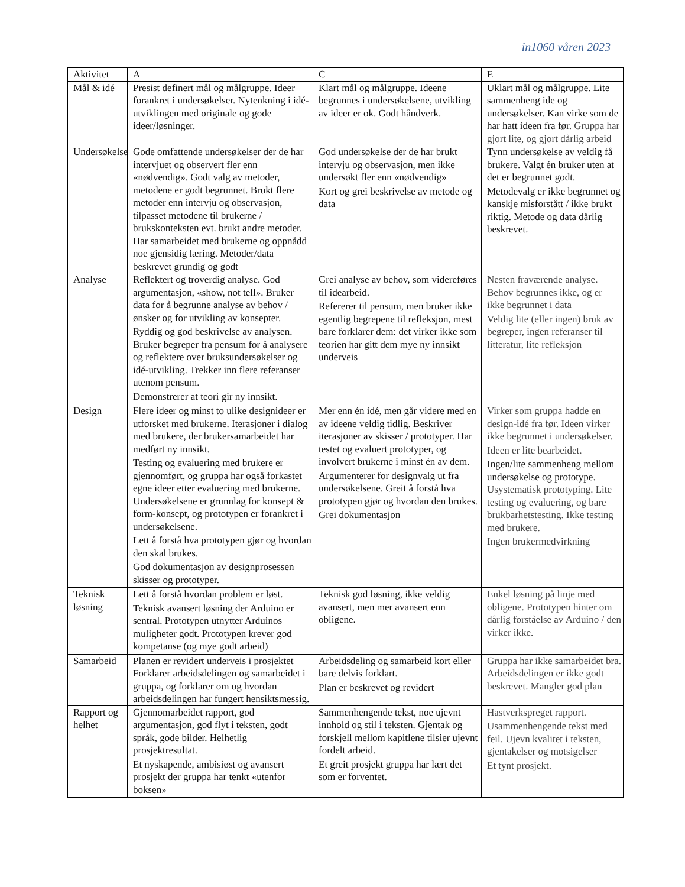in1060 våren 2023
| Aktivitet | A | C | E |
| --- | --- | --- | --- |
| Mål & idé | Presist definert mål og målgruppe. Ideer forankret i undersøkelser. Nytenkning i idé-utviklingen med originale og gode ideer/løsninger. | Klart mål og målgruppe. Ideene begrunnes i undersøkelsene, utvikling av ideer er ok. Godt håndverk. | Uklart mål og målgruppe. Lite sammenheng ide og undersøkelser. Kan virke som de har hatt ideen fra før. Gruppa har gjort lite, og gjort dårlig arbeid |
| Undersøkelser | Gode omfattende undersøkelser der de har intervjuet og observert fler enn «nødvendig». Godt valg av metoder, metodene er godt begrunnet. Brukt flere metoder enn intervju og observasjon, tilpasset metodene til brukerne / brukskonteksten evt. brukt andre metoder. Har samarbeidet med brukerne og oppnådd noe gjensidig læring. Metoder/data beskrevet grundig og godt | God undersøkelse der de har brukt intervju og observasjon, men ikke undersøkt fler enn «nødvendig» Kort og grei beskrivelse av metode og data | Tynn undersøkelse av veldig få brukere. Valgt én bruker uten at det er begrunnet godt. Metodevalg er ikke begrunnet og kanskje misforstått / ikke brukt riktig. Metode og data dårlig beskrevet. |
| Analyse | Reflektert og troverdig analyse. God argumentasjon, «show, not tell». Bruker data for å begrunne analyse av behov / ønsker og for utvikling av konsepter. Ryddig og god beskrivelse av analysen. Bruker begreper fra pensum for å analysere og reflektere over bruksundersøkelser og idé-utvikling. Trekker inn flere referanser utenom pensum. Demonstrerer at teori gir ny innsikt. | Grei analyse av behov, som videreføres til idearbeid. Refererer til pensum, men bruker ikke egentlig begrepene til refleksjon, mest bare forklarer dem: det virker ikke som teorien har gitt dem mye ny innsikt underveis | Nesten fraværende analyse. Behov begrunnes ikke, og er ikke begrunnet i data Veldig lite (eller ingen) bruk av begreper, ingen referanser til litteratur, lite refleksjon |
| Design | Flere ideer og minst to ulike designideer er utforsket med brukerne. Iterasjoner i dialog med brukere, der brukersamarbeidet har medført ny innsikt. Testing og evaluering med brukere er gjennomført, og gruppa har også forkastet egne ideer etter evaluering med brukerne. Undersøkelsene er grunnlag for konsept & form-konsept, og prototypen er forankret i undersøkelsene. Lett å forstå hva prototypen gjør og hvordan den skal brukes. God dokumentasjon av designprosessen skisser og prototyper. | Mer enn én idé, men går videre med en av ideene veldig tidlig. Beskriver iterasjoner av skisser / prototyper. Har testet og evaluert prototyper, og involvert brukerne i minst én av dem. Argumenterer for designvalg ut fra undersøkelsene. Greit å forstå hva prototypen gjør og hvordan den brukes. Grei dokumentasjon | Virker som gruppa hadde en design-idé fra før. Ideen virker ikke begrunnet i undersøkelser. Ideen er lite bearbeidet. Ingen/lite sammenheng mellom undersøkelse og prototype. Usystematisk prototyping. Lite testing og evaluering, og bare brukbarhetstesting. Ikke testing med brukere. Ingen brukermedvirkning |
| Teknisk løsning | Lett å forstå hvordan problem er løst. Teknisk avansert løsning der Arduino er sentral. Prototypen utnytter Arduinos muligheter godt. Prototypen krever god kompetanse (og mye godt arbeid) | Teknisk god løsning, ikke veldig avansert, men mer avansert enn obligene. | Enkel løsning på linje med obligene. Prototypen hinter om dårlig forståelse av Arduino / den virker ikke. |
| Samarbeid | Planen er revidert underveis i prosjektet Forklarer arbeidsdelingen og samarbeidet i gruppa, og forklarer om og hvordan arbeidsdelingen har fungert hensiktsmessig. | Arbeidsdeling og samarbeid kort eller bare delvis forklart. Plan er beskrevet og revidert | Gruppa har ikke samarbeidet bra. Arbeidsdelingen er ikke godt beskrevet. Mangler god plan |
| Rapport og helhet | Gjennomarbeidet rapport, god argumentasjon, god flyt i teksten, godt språk, gode bilder. Helhetlig prosjektresultat. Et nyskapende, ambisiøst og avansert prosjekt der gruppa har tenkt «utenfor boksen» | Sammenhengende tekst, noe ujevnt innhold og stil i teksten. Gjentak og forskjell mellom kapitlene tilsier ujevnt fordelt arbeid. Et greit prosjekt gruppa har lært det som er forventet. | Hastverkspreget rapport. Usammenhengende tekst med feil. Ujevn kvalitet i teksten, gjentakelser og motsigelser Et tynt prosjekt. |